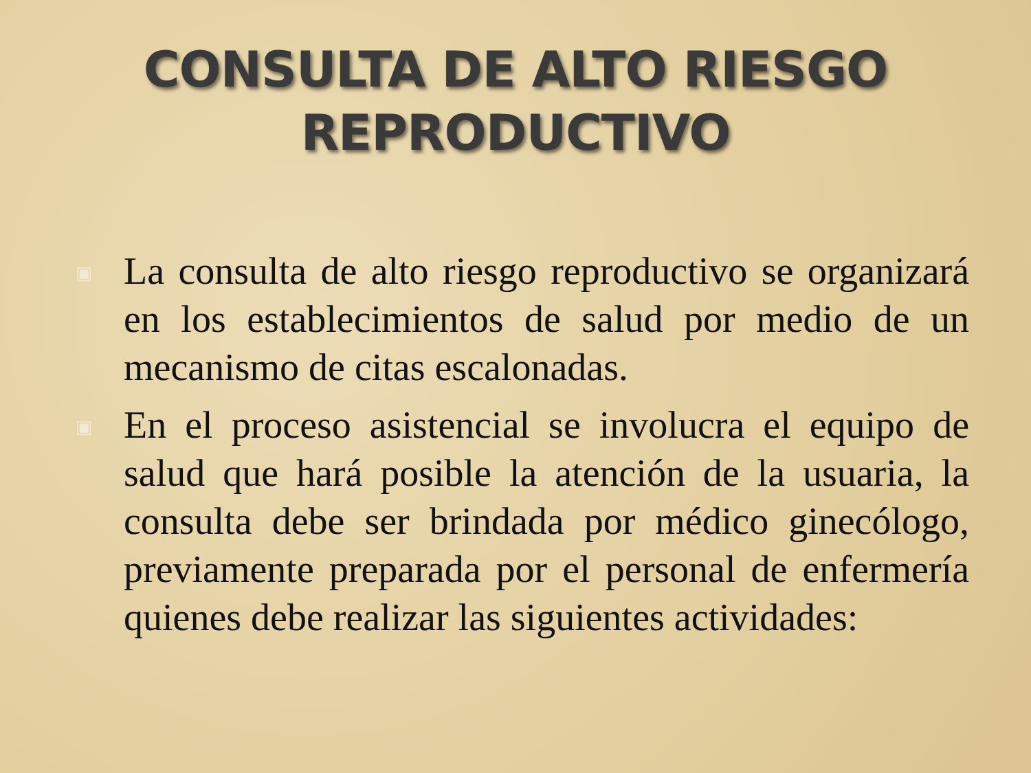CONSULTA DE ALTO RIESGO
REPRODUCTIVO
▣ La consulta de alto riesgo reproductivo se organizará en los establecimientos de salud por medio de un mecanismo de citas escalonadas.
▣ En el proceso asistencial se involucra el equipo de salud que hará posible la atención de la usuaria, la consulta debe ser brindada por médico ginecólogo, previamente preparada por el personal de enfermería quienes debe realizar las siguientes actividades: